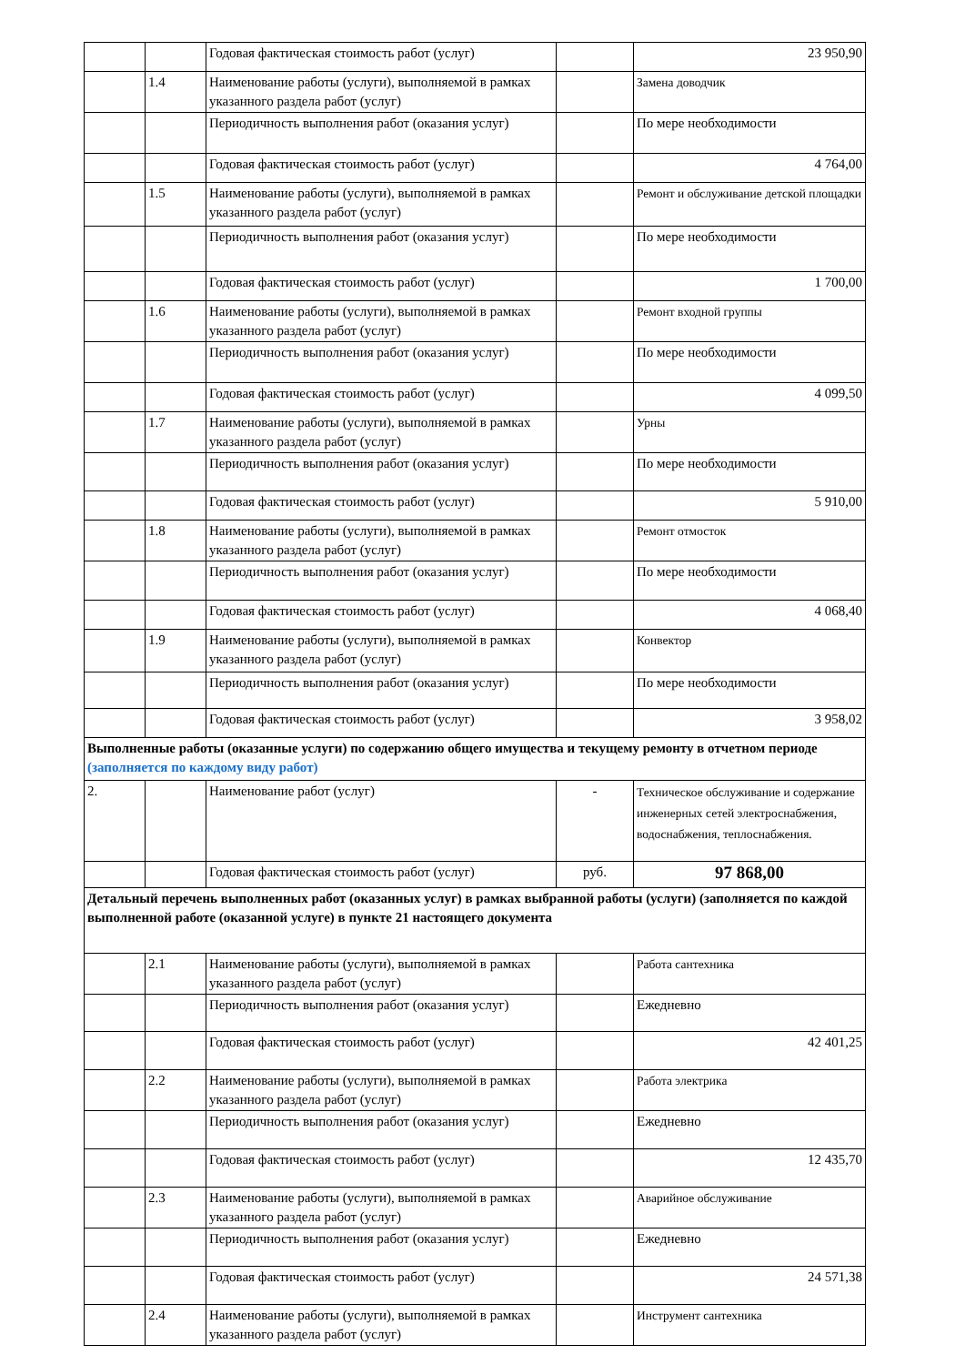| | | Годовая фактическая стоимость работ (услуг) | | 23 950,90 |
| | 1.4 | Наименование работы (услуги), выполняемой в рамках указанного раздела работ (услуг) | | Замена доводчик |
| | | Периодичность выполнения работ (оказания услуг) | | По мере необходимости |
| | | Годовая фактическая стоимость работ (услуг) | | 4 764,00 |
| | 1.5 | Наименование работы (услуги), выполняемой в рамках указанного раздела работ (услуг) | | Ремонт и обслуживание детской площадки |
| | | Периодичность выполнения работ (оказания услуг) | | По мере необходимости |
| | | Годовая фактическая стоимость работ (услуг) | | 1 700,00 |
| | 1.6 | Наименование работы (услуги), выполняемой в рамках указанного раздела работ (услуг) | | Ремонт входной группы |
| | | Периодичность выполнения работ (оказания услуг) | | По мере необходимости |
| | | Годовая фактическая стоимость работ (услуг) | | 4 099,50 |
| | 1.7 | Наименование работы (услуги), выполняемой в рамках указанного раздела работ (услуг) | | Урны |
| | | Периодичность выполнения работ (оказания услуг) | | По мере необходимости |
| | | Годовая фактическая стоимость работ (услуг) | | 5 910,00 |
| | 1.8 | Наименование работы (услуги), выполняемой в рамках указанного раздела работ (услуг) | | Ремонт отмосток |
| | | Периодичность выполнения работ (оказания услуг) | | По мере необходимости |
| | | Годовая фактическая стоимость работ (услуг) | | 4 068,40 |
| | 1.9 | Наименование работы (услуги), выполняемой в рамках указанного раздела работ (услуг) | | Конвектор |
| | | Периодичность выполнения работ (оказания услуг) | | По мере необходимости |
| | | Годовая фактическая стоимость работ (услуг) | | 3 958,02 |
| Выполненные работы (оказанные услуги) по содержанию общего имущества и текущему ремонту в отчетном периоде (заполняется по каждому виду работ) | | | | |
| 2. | | Наименование работ (услуг) | - | Техническое обслуживание и содержание инженерных сетей электроснабжения, водоснабжения, теплоснабжения. |
| | | Годовая фактическая стоимость работ (услуг) | руб. | 97 868,00 |
| Детальный перечень выполненных работ (оказанных услуг) в рамках выбранной работы (услуги) (заполняется по каждой выполненной работе (оказанной услуге) в пункте 21 настоящего документа | | | | |
| | 2.1 | Наименование работы (услуги), выполняемой в рамках указанного раздела работ (услуг) | | Работа сантехника |
| | | Периодичность выполнения работ (оказания услуг) | | Ежедневно |
| | | Годовая фактическая стоимость работ (услуг) | | 42 401,25 |
| | 2.2 | Наименование работы (услуги), выполняемой в рамках указанного раздела работ (услуг) | | Работа электрика |
| | | Периодичность выполнения работ (оказания услуг) | | Ежедневно |
| | | Годовая фактическая стоимость работ (услуг) | | 12 435,70 |
| | 2.3 | Наименование работы (услуги), выполняемой в рамках указанного раздела работ (услуг) | | Аварийное обслуживание |
| | | Периодичность выполнения работ (оказания услуг) | | Ежедневно |
| | | Годовая фактическая стоимость работ (услуг) | | 24 571,38 |
| | 2.4 | Наименование работы (услуги), выполняемой в рамках указанного раздела работ (услуг) | | Инструмент сантехника |